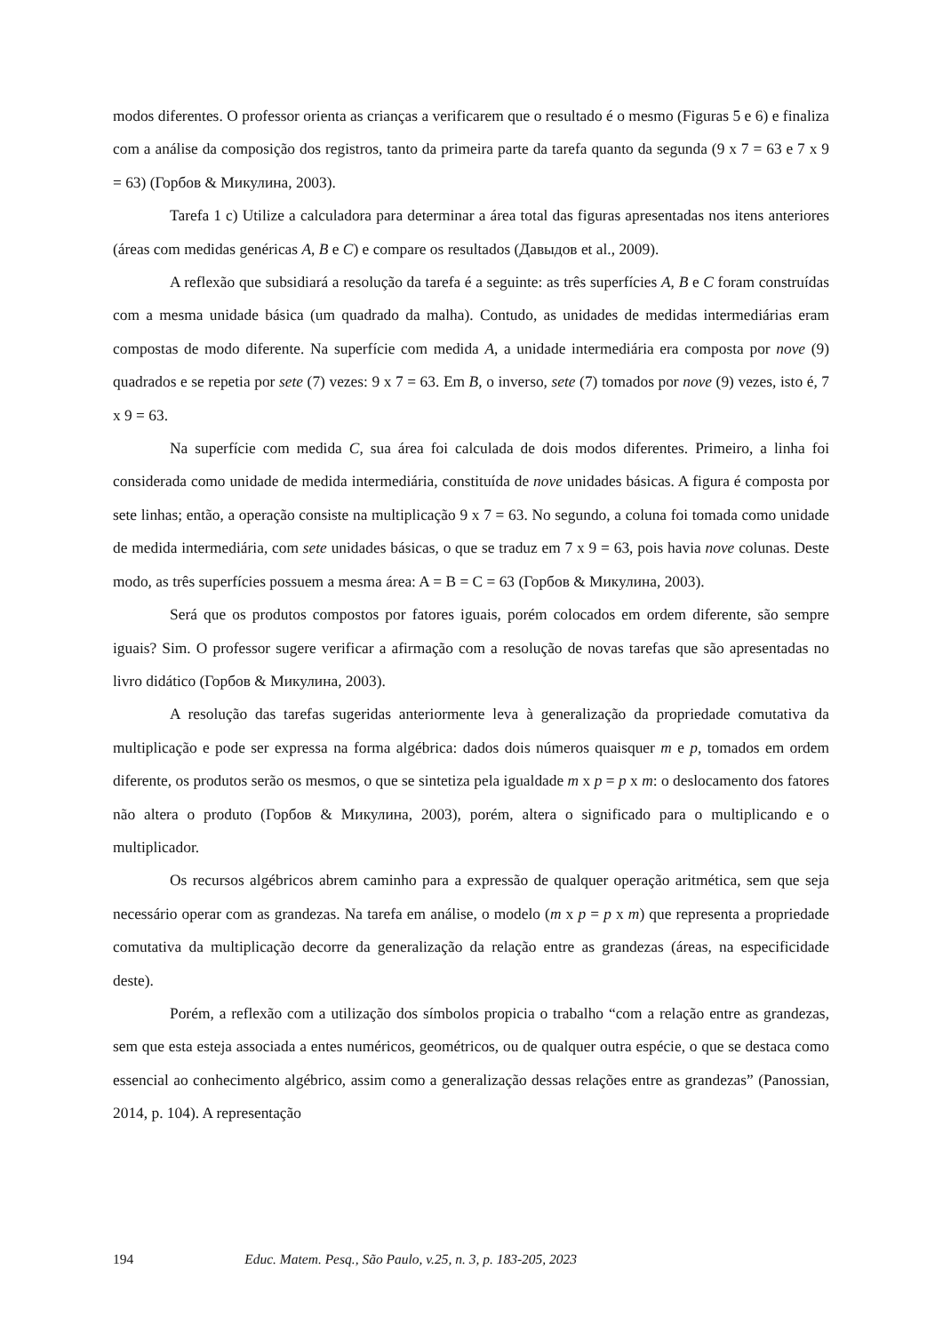modos diferentes. O professor orienta as crianças a verificarem que o resultado é o mesmo (Figuras 5 e 6) e finaliza com a análise da composição dos registros, tanto da primeira parte da tarefa quanto da segunda (9 x 7 = 63 e 7 x 9 = 63) (Горбов & Микулина, 2003).
Tarefa 1 c) Utilize a calculadora para determinar a área total das figuras apresentadas nos itens anteriores (áreas com medidas genéricas A, B e C) e compare os resultados (Давыдов et al., 2009).
A reflexão que subsidiará a resolução da tarefa é a seguinte: as três superfícies A, B e C foram construídas com a mesma unidade básica (um quadrado da malha). Contudo, as unidades de medidas intermediárias eram compostas de modo diferente. Na superfície com medida A, a unidade intermediária era composta por nove (9) quadrados e se repetia por sete (7) vezes: 9 x 7 = 63. Em B, o inverso, sete (7) tomados por nove (9) vezes, isto é, 7 x 9 = 63.
Na superfície com medida C, sua área foi calculada de dois modos diferentes. Primeiro, a linha foi considerada como unidade de medida intermediária, constituída de nove unidades básicas. A figura é composta por sete linhas; então, a operação consiste na multiplicação 9 x 7 = 63. No segundo, a coluna foi tomada como unidade de medida intermediária, com sete unidades básicas, o que se traduz em 7 x 9 = 63, pois havia nove colunas. Deste modo, as três superfícies possuem a mesma área: A = B = C = 63 (Горбов & Микулина, 2003).
Será que os produtos compostos por fatores iguais, porém colocados em ordem diferente, são sempre iguais? Sim. O professor sugere verificar a afirmação com a resolução de novas tarefas que são apresentadas no livro didático (Горбов & Микулина, 2003).
A resolução das tarefas sugeridas anteriormente leva à generalização da propriedade comutativa da multiplicação e pode ser expressa na forma algébrica: dados dois números quaisquer m e p, tomados em ordem diferente, os produtos serão os mesmos, o que se sintetiza pela igualdade m x p = p x m: o deslocamento dos fatores não altera o produto (Горбов & Микулина, 2003), porém, altera o significado para o multiplicando e o multiplicador.
Os recursos algébricos abrem caminho para a expressão de qualquer operação aritmética, sem que seja necessário operar com as grandezas. Na tarefa em análise, o modelo (m x p = p x m) que representa a propriedade comutativa da multiplicação decorre da generalização da relação entre as grandezas (áreas, na especificidade deste).
Porém, a reflexão com a utilização dos símbolos propicia o trabalho “com a relação entre as grandezas, sem que esta esteja associada a entes numéricos, geométricos, ou de qualquer outra espécie, o que se destaca como essencial ao conhecimento algébrico, assim como a generalização dessas relações entre as grandezas” (Panossian, 2014, p. 104). A representação
194 Educ. Matem. Pesq., São Paulo, v.25, n. 3, p. 183-205, 2023